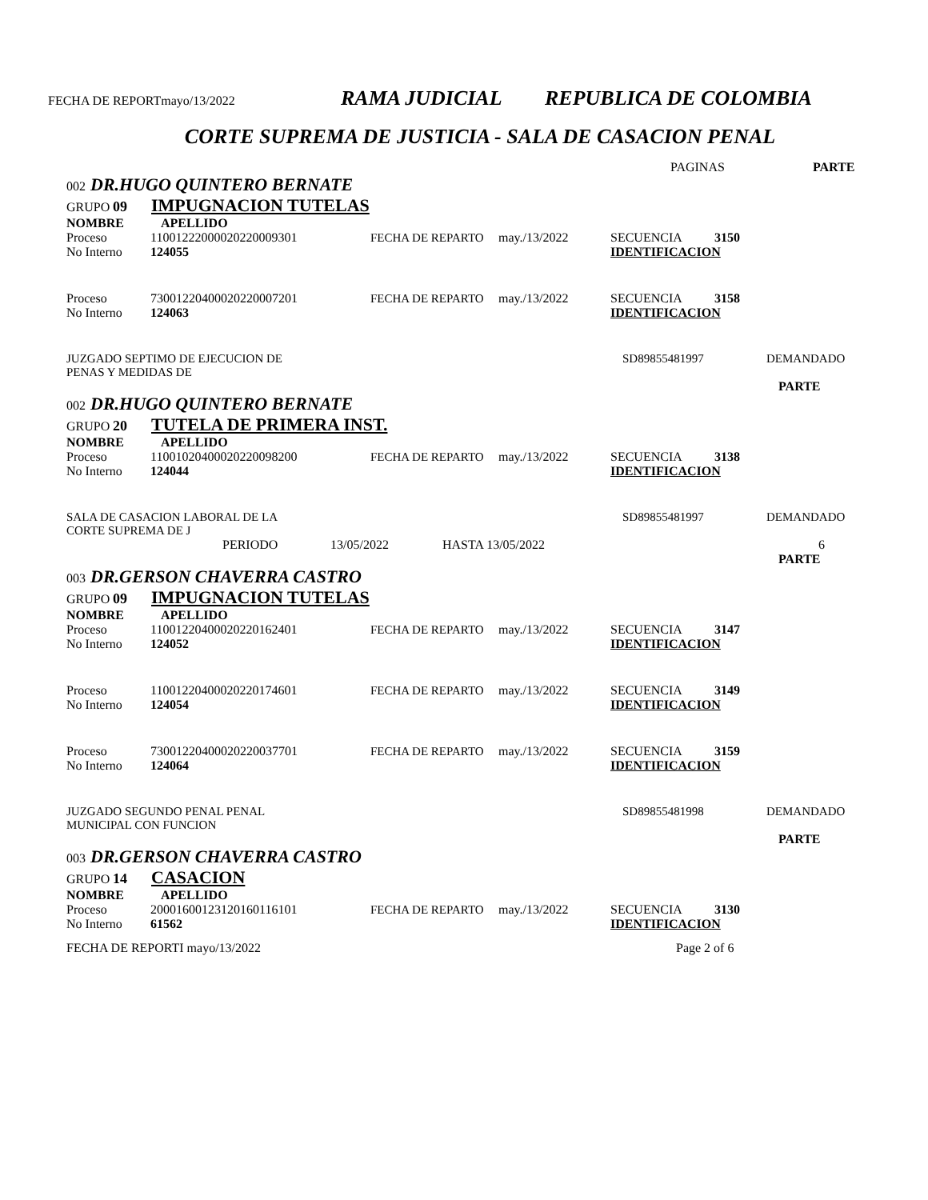FECHA DE REPORTmayo/13/2022 RAMA JUDICIAL REPUBLICA DE COLOMBIA
CORTE SUPREMA DE JUSTICIA - SALA DE CASACION PENAL
PAGINAS PARTE
002 DR.HUGO QUINTERO BERNATE
GRUPO 09 IMPUGNACION TUTELAS
NOMBRE APELLIDO
Proceso 11001222000020220009301 FECHA DE REPARTO may./13/2022 SECUENCIA 3150
No Interno 124055 IDENTIFICACION
Proceso 73001220400020220007201 FECHA DE REPARTO may./13/2022 SECUENCIA 3158
No Interno 124063 IDENTIFICACION
JUZGADO SEPTIMO DE EJECUCION DE
PENAS Y MEDIDAS DE SD89855481997 DEMANDADO
PARTE
002 DR.HUGO QUINTERO BERNATE
GRUPO 20 TUTELA DE PRIMERA INST.
NOMBRE APELLIDO
Proceso 11001020400020220098200 FECHA DE REPARTO may./13/2022 SECUENCIA 3138
No Interno 124044 IDENTIFICACION
SALA DE CASACION LABORAL DE LA
CORTE SUPREMA DE J SD89855481997 DEMANDADO
PERIODO 13/05/2022 HASTA 13/05/2022 6
PARTE
003 DR.GERSON CHAVERRA CASTRO
GRUPO 09 IMPUGNACION TUTELAS
NOMBRE APELLIDO
Proceso 11001220400020220162401 FECHA DE REPARTO may./13/2022 SECUENCIA 3147
No Interno 124052 IDENTIFICACION
Proceso 11001220400020220174601 FECHA DE REPARTO may./13/2022 SECUENCIA 3149
No Interno 124054 IDENTIFICACION
Proceso 73001220400020220037701 FECHA DE REPARTO may./13/2022 SECUENCIA 3159
No Interno 124064 IDENTIFICACION
JUZGADO SEGUNDO PENAL PENAL
MUNICIPAL CON FUNCION SD89855481998 DEMANDADO
PARTE
003 DR.GERSON CHAVERRA CASTRO
GRUPO 14 CASACION
NOMBRE APELLIDO
Proceso 20001600123120160116101 FECHA DE REPARTO may./13/2022 SECUENCIA 3130
No Interno 61562 IDENTIFICACION
FECHA DE REPORTI mayo/13/2022 Page 2 of 6